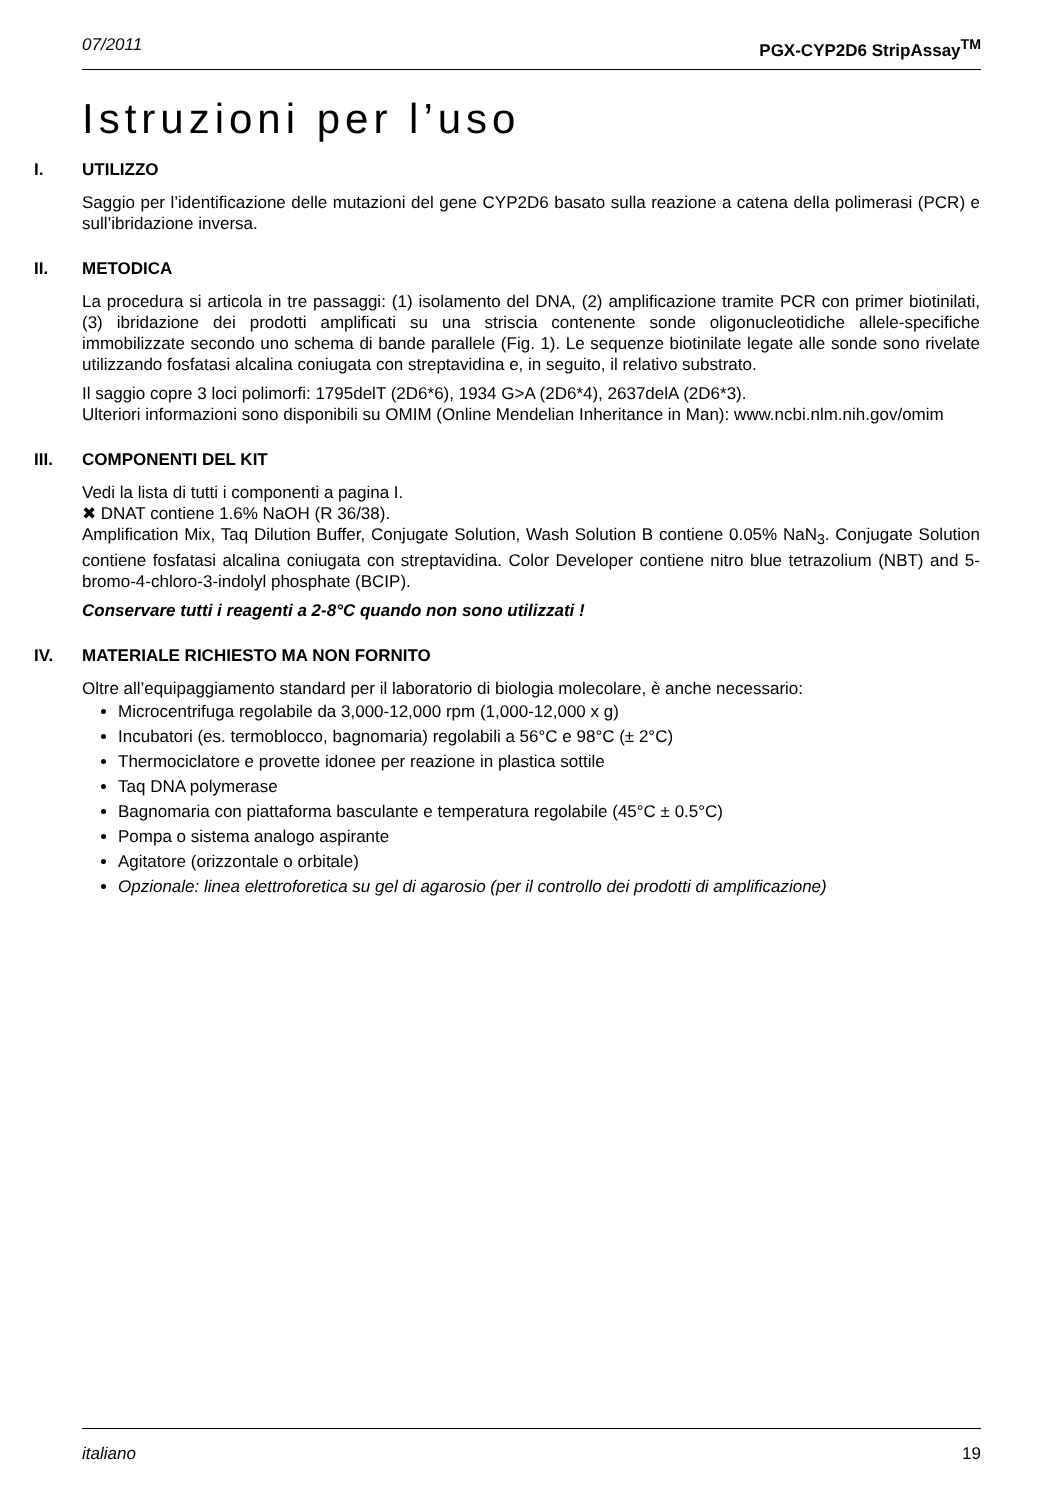07/2011 PGX-CYP2D6 StripAssay<sup>TM</sup>
Istruzioni per l’uso
I. UTILIZZO
Saggio per l’identificazione delle mutazioni del gene CYP2D6 basato sulla reazione a catena della polimerasi (PCR) e sull’ibridazione inversa.
II. METODICA
La procedura si articola in tre passaggi: (1) isolamento del DNA, (2) amplificazione tramite PCR con primer biotinilati, (3) ibridazione dei prodotti amplificati su una striscia contenente sonde oligonucleotidiche allele-specifiche immobilizzate secondo uno schema di bande parallele (Fig. 1). Le sequenze biotinilate legate alle sonde sono rivelate utilizzando fosfatasi alcalina coniugata con streptavidina e, in seguito, il relativo substrato.
Il saggio copre 3 loci polimorfi: 1795delT (2D6*6), 1934 G>A (2D6*4), 2637delA (2D6*3).
Ulteriori informazioni sono disponibili su OMIM (Online Mendelian Inheritance in Man): www.ncbi.nlm.nih.gov/omim
III. COMPONENTI DEL KIT
Vedi la lista di tutti i componenti a pagina I.
✖ DNAT contiene 1.6% NaOH (R 36/38).
Amplification Mix, Taq Dilution Buffer, Conjugate Solution, Wash Solution B contiene 0.05% NaN<sub>3</sub>. Conjugate Solution contiene fosfatasi alcalina coniugata con streptavidina. Color Developer contiene nitro blue tetrazolium (NBT) and 5-bromo-4-chloro-3-indolyl phosphate (BCIP).
Conservare tutti i reagenti a 2-8°C quando non sono utilizzati !
IV. MATERIALE RICHIESTO MA NON FORNITO
Oltre all’equipaggiamento standard per il laboratorio di biologia molecolare, è anche necessario:
Microcentrifuga regolabile da 3,000-12,000 rpm (1,000-12,000 x g)
Incubatori (es. termoblocco, bagnomaria) regolabili a 56°C e 98°C (± 2°C)
Thermociclatore e provette idonee per reazione in plastica sottile
Taq DNA polymerase
Bagnomaria con piattaforma basculante e temperatura regolabile (45°C ± 0.5°C)
Pompa o sistema analogo aspirante
Agitatore (orizzontale o orbitale)
Opzionale: linea elettroforetica su gel di agarosio (per il controllo dei prodotti di amplificazione)
italiano 19